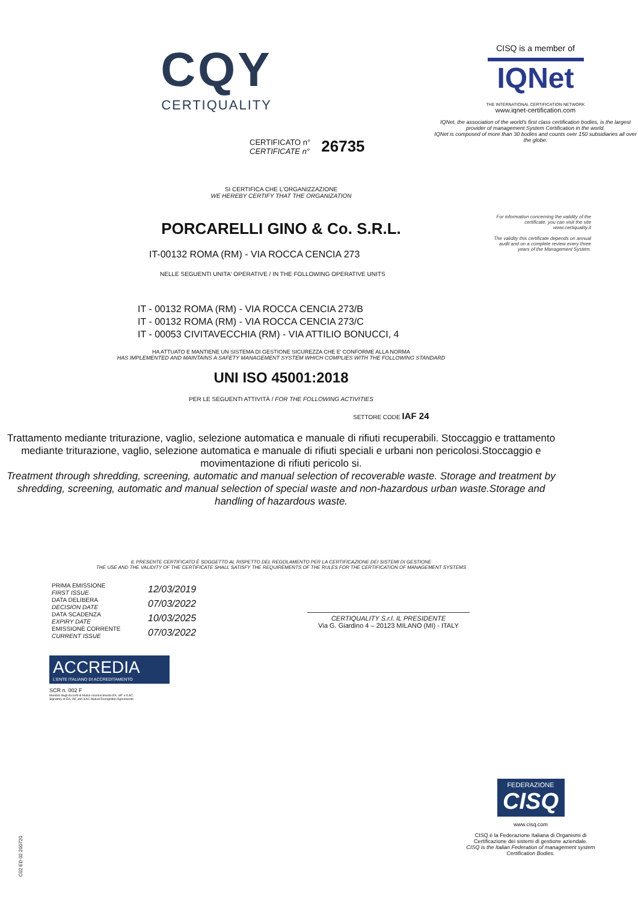CQY
CERTIQUALITY
CERTIFICATO n°
CERTIFICATE n°
26735
SI CERTIFICA CHE L'ORGANIZZAZIONE
WE HEREBY CERTIFY THAT THE ORGANIZATION
CISQ is a member of
IQNet
THE INTERNATIONAL CERTIFICATION NETWORK
www.iqnet-certification.com
IQNet, the association of the world's first class certification bodies, is the largest provider of management System Certification in the world.
IQNet is composed of more than 30 bodies and counts over 150 subsidiaries all over the globe.
For information concerning the validity of the certificate, you can visit the site www.certiquality.it
The validity this certificate depends on annual audit and on a complete review every three years of the Management System.
PORCARELLI GINO & Co. S.R.L.
IT-00132 ROMA (RM) - VIA ROCCA CENCIA 273
NELLE SEGUENTI UNITA' OPERATIVE / IN THE FOLLOWING OPERATIVE UNITS
IT - 00132 ROMA (RM) - VIA ROCCA CENCIA 273/B
IT - 00132 ROMA (RM) - VIA ROCCA CENCIA 273/C
IT - 00053 CIVITAVECCHIA (RM) - VIA ATTILIO BONUCCI, 4
HA ATTUATO E MANTIENE UN SISTEMA DI GESTIONE SICUREZZA CHE E' CONFORME ALLA NORMA
HAS IMPLEMENTED AND MAINTAINS A SAFETY MANAGEMENT SYSTEM WHICH COMPLIES WITH THE FOLLOWING STANDARD
UNI ISO 45001:2018
PER LE SEGUENTI ATTIVITÀ / FOR THE FOLLOWING ACTIVITIES
SETTORE CODE IAF 24
Trattamento mediante triturazione, vaglio, selezione automatica e manuale di rifiuti recuperabili. Stoccaggio e trattamento mediante triturazione, vaglio, selezione automatica e manuale di rifiuti speciali e urbani non pericolosi.Stoccaggio e movimentazione di rifiuti pericolo si.
Treatment through shredding, screening, automatic and manual selection of recoverable waste. Storage and treatment by shredding, screening, automatic and manual selection of special waste and non-hazardous urban waste.Storage and handling of hazardous waste.
IL PRESENTE CERTIFICATO È SOGGETTO AL RISPETTO DEL REGOLAMENTO PER LA CERTIFICAZIONE DEI SISTEMI DI GESTIONE
THE USE AND THE VALIDITY OF THE CERTIFICATE SHALL SATISFY THE REQUIREMENTS OF THE RULES FOR THE CERTIFICATION OF MANAGEMENT SYSTEMS
PRIMA EMISSIONE
FIRST ISSUE
DATA DELIBERA
DECISION DATE
DATA SCADENZA
EXPIRY DATE
EMISSIONE CORRENTE
CURRENT ISSUE
12/03/2019
07/03/2022
10/03/2025
07/03/2022
CERTIQUALITY S.r.l. IL PRESIDENTE
Via G. Giardino 4 – 20123 MILANO (MI) - ITALY
ACCREDIA
L'ENTE ITALIANO DI ACCREDITAMENTO
SCR n. 002 F
Membro degli Accordi di Mutuo riconoscimento EA, IAF e ILAC.
Signatory of EA, IAF and ILAC Mutual Recognition Agreements.
FEDERAZIONE
CISQ
www.cisq.com
CISQ è la Federazione Italiana di Organismi di Certificazione dei sistemi di gestione aziendale.
CISQ is the Italian Federation of management system Certification Bodies.
C02 ED 02 200720